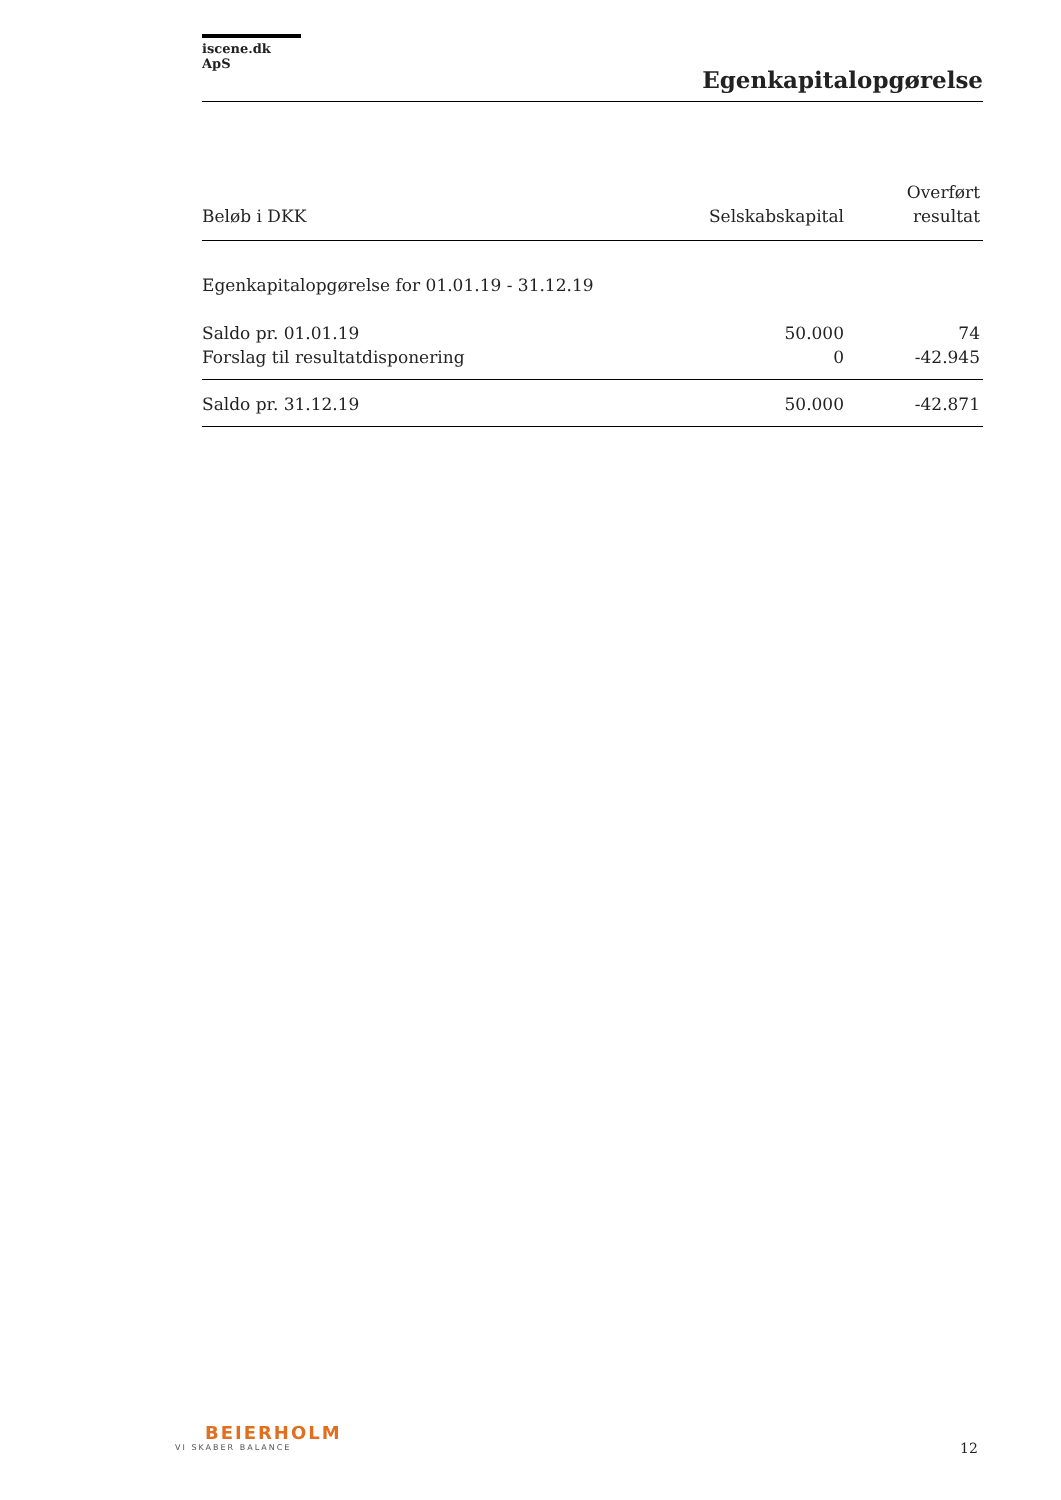iscene.dk ApS
Egenkapitalopgørelse
| Beløb i DKK | Selskabskapital | Overført resultat |
| --- | --- | --- |
| Egenkapitalopgørelse for 01.01.19 - 31.12.19 | | |
| Saldo pr. 01.01.19 | 50.000 | 74 |
| Forslag til resultatdisponering | 0 | -42.945 |
| Saldo pr. 31.12.19 | 50.000 | -42.871 |
BEIERHOLM
VI SKABER BALANCE
12